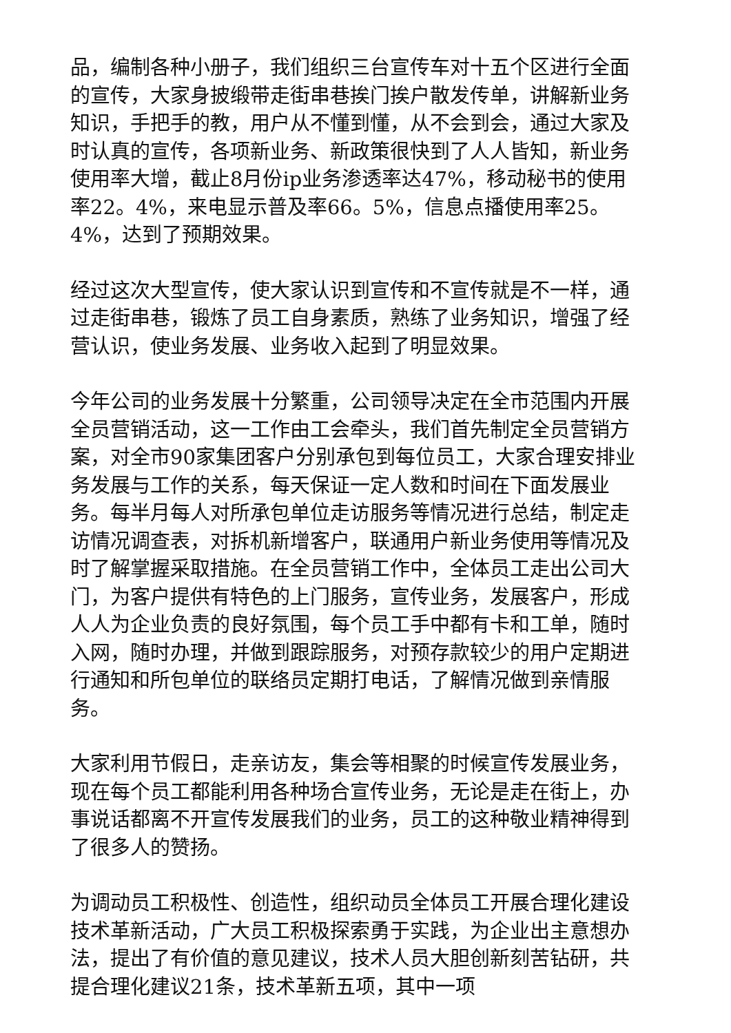品，编制各种小册子，我们组织三台宣传车对十五个区进行全面的宣传，大家身披缎带走街串巷挨门挨户散发传单，讲解新业务知识，手把手的教，用户从不懂到懂，从不会到会，通过大家及时认真的宣传，各项新业务、新政策很快到了人人皆知，新业务使用率大增，截止8月份ip业务渗透率达47%，移动秘书的使用率22。4%，来电显示普及率66。5%，信息点播使用率25。4%，达到了预期效果。
经过这次大型宣传，使大家认识到宣传和不宣传就是不一样，通过走街串巷，锻炼了员工自身素质，熟练了业务知识，增强了经营认识，使业务发展、业务收入起到了明显效果。
今年公司的业务发展十分繁重，公司领导决定在全市范围内开展全员营销活动，这一工作由工会牵头，我们首先制定全员营销方案，对全市90家集团客户分别承包到每位员工，大家合理安排业务发展与工作的关系，每天保证一定人数和时间在下面发展业务。每半月每人对所承包单位走访服务等情况进行总结，制定走访情况调查表，对拆机新增客户，联通用户新业务使用等情况及时了解掌握采取措施。在全员营销工作中，全体员工走出公司大门，为客户提供有特色的上门服务，宣传业务，发展客户，形成人人为企业负责的良好氛围，每个员工手中都有卡和工单，随时入网，随时办理，并做到跟踪服务，对预存款较少的用户定期进行通知和所包单位的联络员定期打电话，了解情况做到亲情服务。
大家利用节假日，走亲访友，集会等相聚的时候宣传发展业务，现在每个员工都能利用各种场合宣传业务，无论是走在街上，办事说话都离不开宣传发展我们的业务，员工的这种敬业精神得到了很多人的赞扬。
为调动员工积极性、创造性，组织动员全体员工开展合理化建设技术革新活动，广大员工积极探索勇于实践，为企业出主意想办法，提出了有价值的意见建议，技术人员大胆创新刻苦钻研，共提合理化建议21条，技术革新五项，其中一项